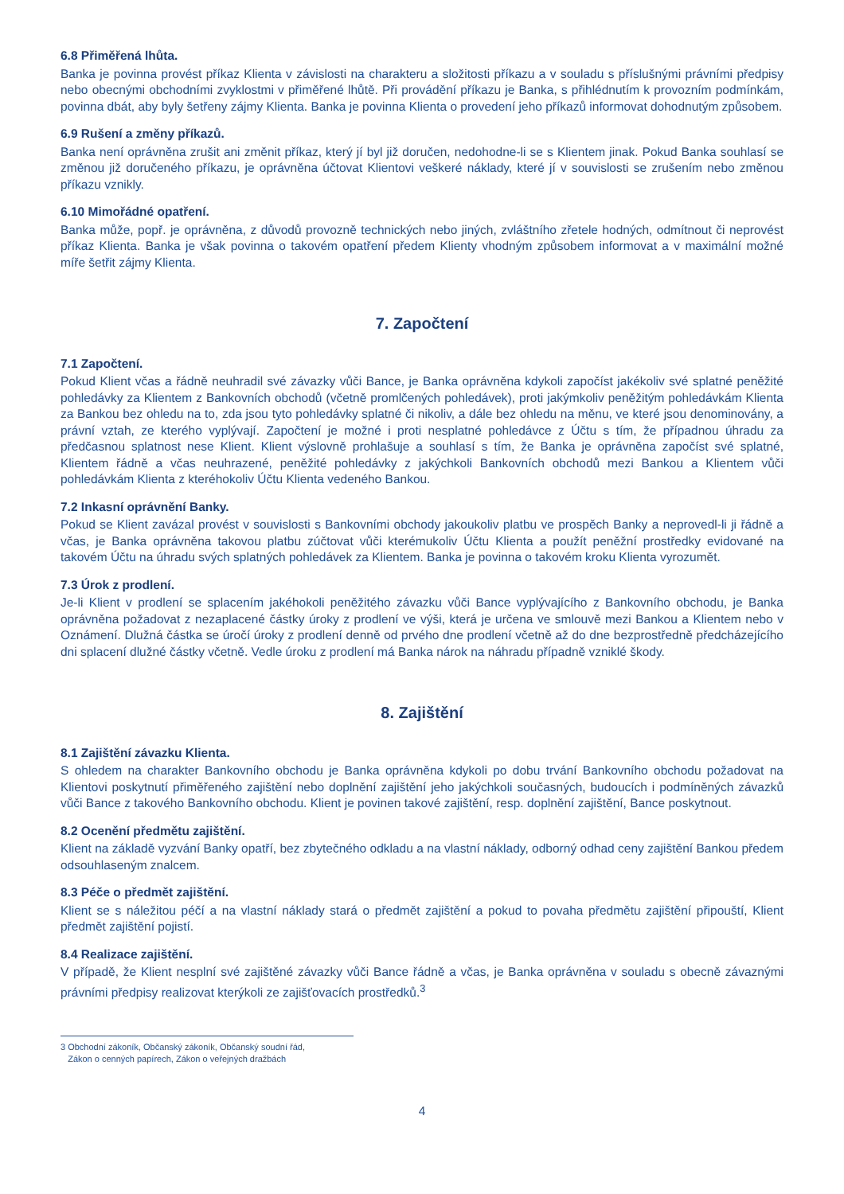6.8 Přiměřená lhůta.
Banka je povinna provést příkaz Klienta v závislosti na charakteru a složitosti příkazu a v souladu s příslušnými právními předpisy nebo obecnými obchodními zvyklostmi v přiměřené lhůtě. Při provádění příkazu je Banka, s přihlédnutím k provozním podmínkám, povinna dbát, aby byly šetřeny zájmy Klienta. Banka je povinna Klienta o provedení jeho příkazů informovat dohodnutým způsobem.
6.9 Rušení a změny příkazů.
Banka není oprávněna zrušit ani změnit příkaz, který jí byl již doručen, nedohodne-li se s Klientem jinak. Pokud Banka souhlasí se změnou již doručeného příkazu, je oprávněna účtovat Klientovi veškeré náklady, které jí v souvislosti se zrušením nebo změnou příkazu vznikly.
6.10 Mimořádné opatření.
Banka může, popř. je oprávněna, z důvodů provozně technických nebo jiných, zvláštního zřetele hodných, odmítnout či neprovést příkaz Klienta. Banka je však povinna o takovém opatření předem Klienty vhodným způsobem informovat a v maximální možné míře šetřit zájmy Klienta.
7. Započtení
7.1 Započtení.
Pokud Klient včas a řádně neuhradil své závazky vůči Bance, je Banka oprávněna kdykoli započíst jakékoliv své splatné peněžité pohledávky za Klientem z Bankovních obchodů (včetně promlčených pohledávek), proti jakýmkoliv peněžitým pohledávkám Klienta za Bankou bez ohledu na to, zda jsou tyto pohledávky splatné či nikoliv, a dále bez ohledu na měnu, ve které jsou denominovány, a právní vztah, ze kterého vyplývají. Započtení je možné i proti nesplatné pohledávce z Účtu s tím, že případnou úhradu za předčasnou splatnost nese Klient. Klient výslovně prohlašuje a souhlasí s tím, že Banka je oprávněna započíst své splatné, Klientem řádně a včas neuhrazené, peněžité pohledávky z jakýchkoli Bankovních obchodů mezi Bankou a Klientem vůči pohledávkám Klienta z kteréhokoliv Účtu Klienta vedeného Bankou.
7.2 Inkasní oprávnění Banky.
Pokud se Klient zavázal provést v souvislosti s Bankovními obchody jakoukoliv platbu ve prospěch Banky a neprovedl-li ji řádně a včas, je Banka oprávněna takovou platbu zúčtovat vůči kterémukoliv Účtu Klienta a použít peněžní prostředky evidované na takovém Účtu na úhradu svých splatných pohledávek za Klientem. Banka je povinna o takovém kroku Klienta vyrozumět.
7.3 Úrok z prodlení.
Je-li Klient v prodlení se splacením jakéhokoli peněžitého závazku vůči Bance vyplývajícího z Bankovního obchodu, je Banka oprávněna požadovat z nezaplacené částky úroky z prodlení ve výši, která je určena ve smlouvě mezi Bankou a Klientem nebo v Oznámení. Dlužná částka se úročí úroky z prodlení denně od prvého dne prodlení včetně až do dne bezprostředně předcházejícího dni splacení dlužné částky včetně. Vedle úroku z prodlení má Banka nárok na náhradu případně vzniklé škody.
8. Zajištění
8.1 Zajištění závazku Klienta.
S ohledem na charakter Bankovního obchodu je Banka oprávněna kdykoli po dobu trvání Bankovního obchodu požadovat na Klientovi poskytnutí přiměřeného zajištění nebo doplnění zajištění jeho jakýchkoli současných, budoucích i podmíněných závazků vůči Bance z takového Bankovního obchodu. Klient je povinen takové zajištění, resp. doplnění zajištění, Bance poskytnout.
8.2 Ocenění předmětu zajištění.
Klient na základě vyzvání Banky opatří, bez zbytečného odkladu a na vlastní náklady, odborný odhad ceny zajištění Bankou předem odsouhlaseným znalcem.
8.3 Péče o předmět zajištění.
Klient se s náležitou péčí a na vlastní náklady stará o předmět zajištění a pokud to povaha předmětu zajištění připouští, Klient předmět zajištění pojistí.
8.4 Realizace zajištění.
V případě, že Klient nesplní své zajištěné závazky vůči Bance řádně a včas, je Banka oprávněna v souladu s obecně závaznými právními předpisy realizovat kterýkoli ze zajišťovacích prostředků.<sup>3</sup>
3 Obchodní zákoník, Občanský zákoník, Občanský soudní řád,
Zákon o cenných papírech, Zákon o veřejných dražbách
4